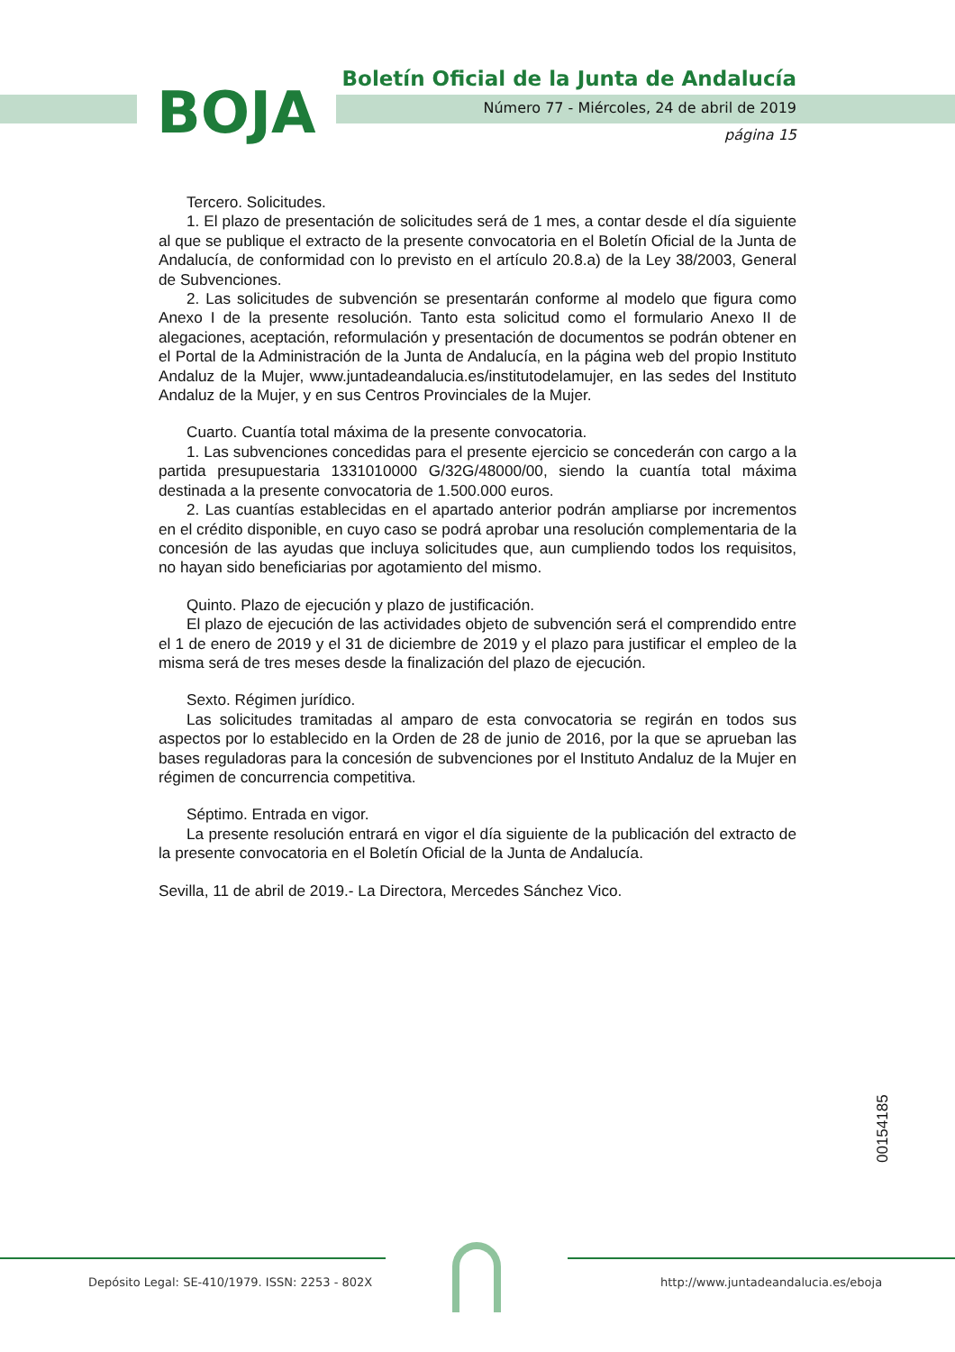BOJA
Boletín Oficial de la Junta de Andalucía
Número 77 - Miércoles, 24 de abril de 2019
página 15
Tercero. Solicitudes.
1. El plazo de presentación de solicitudes será de 1 mes, a contar desde el día siguiente al que se publique el extracto de la presente convocatoria en el Boletín Oficial de la Junta de Andalucía, de conformidad con lo previsto en el artículo 20.8.a) de la Ley 38/2003, General de Subvenciones.
2. Las solicitudes de subvención se presentarán conforme al modelo que figura como Anexo I de la presente resolución. Tanto esta solicitud como el formulario Anexo II de alegaciones, aceptación, reformulación y presentación de documentos se podrán obtener en el Portal de la Administración de la Junta de Andalucía, en la página web del propio Instituto Andaluz de la Mujer, www.juntadeandalucia.es/institutodelamujer, en las sedes del Instituto Andaluz de la Mujer, y en sus Centros Provinciales de la Mujer.
Cuarto. Cuantía total máxima de la presente convocatoria.
1. Las subvenciones concedidas para el presente ejercicio se concederán con cargo a la partida presupuestaria 1331010000 G/32G/48000/00, siendo la cuantía total máxima destinada a la presente convocatoria de 1.500.000 euros.
2. Las cuantías establecidas en el apartado anterior podrán ampliarse por incrementos en el crédito disponible, en cuyo caso se podrá aprobar una resolución complementaria de la concesión de las ayudas que incluya solicitudes que, aun cumpliendo todos los requisitos, no hayan sido beneficiarias por agotamiento del mismo.
Quinto. Plazo de ejecución y plazo de justificación.
El plazo de ejecución de las actividades objeto de subvención será el comprendido entre el 1 de enero de 2019 y el 31 de diciembre de 2019 y el plazo para justificar el empleo de la misma será de tres meses desde la finalización del plazo de ejecución.
Sexto. Régimen jurídico.
Las solicitudes tramitadas al amparo de esta convocatoria se regirán en todos sus aspectos por lo establecido en la Orden de 28 de junio de 2016, por la que se aprueban las bases reguladoras para la concesión de subvenciones por el Instituto Andaluz de la Mujer en régimen de concurrencia competitiva.
Séptimo. Entrada en vigor.
La presente resolución entrará en vigor el día siguiente de la publicación del extracto de la presente convocatoria en el Boletín Oficial de la Junta de Andalucía.
Sevilla, 11 de abril de 2019.- La Directora, Mercedes Sánchez Vico.
00154185
Depósito Legal: SE-410/1979. ISSN: 2253 - 802X
http://www.juntadeandalucia.es/eboja